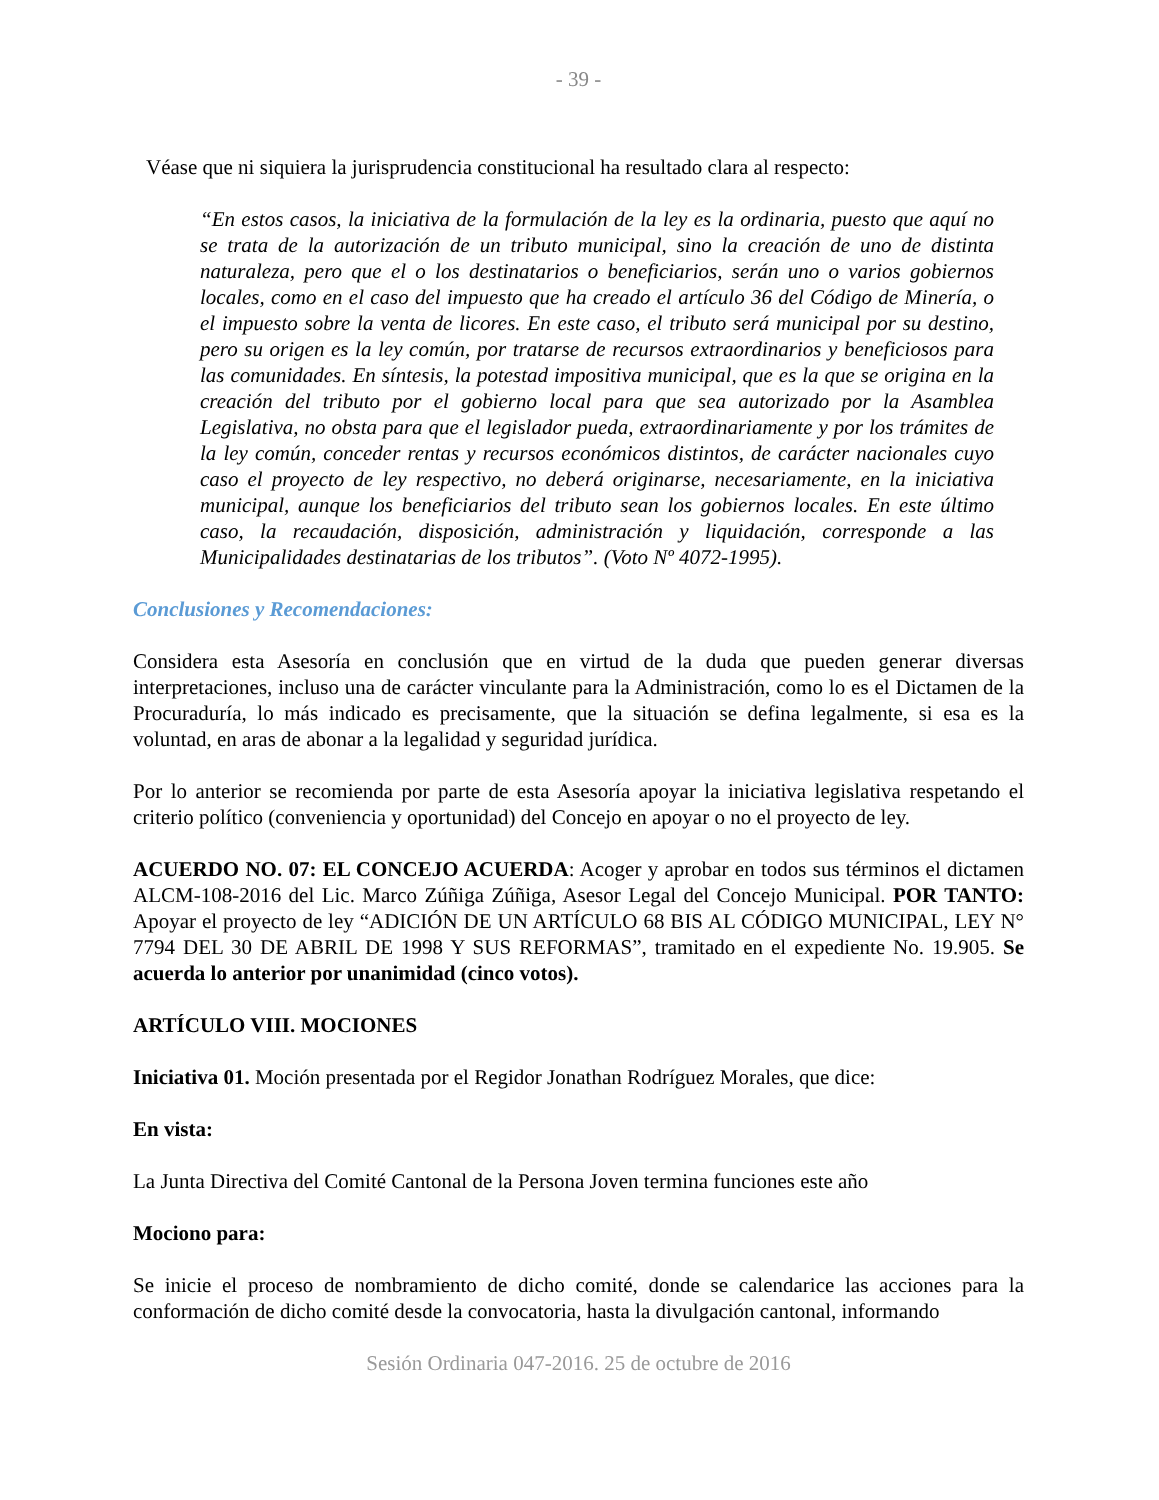- 39 -
Véase que ni siquiera la jurisprudencia constitucional ha resultado clara al respecto:
“En estos casos, la iniciativa de la formulación de la ley es la ordinaria, puesto que aquí no se trata de la autorización de un tributo municipal, sino la creación de uno de distinta naturaleza, pero que el o los destinatarios o beneficiarios, serán uno o varios gobiernos locales, como en el caso del impuesto que ha creado el artículo 36 del Código de Minería, o el impuesto sobre la venta de licores. En este caso, el tributo será municipal por su destino, pero su origen es la ley común, por tratarse de recursos extraordinarios y beneficiosos para las comunidades. En síntesis, la potestad impositiva municipal, que es la que se origina en la creación del tributo por el gobierno local para que sea autorizado por la Asamblea Legislativa, no obsta para que el legislador pueda, extraordinariamente y por los trámites de la ley común, conceder rentas y recursos económicos distintos, de carácter nacionales cuyo caso el proyecto de ley respectivo, no deberá originarse, necesariamente, en la iniciativa municipal, aunque los beneficiarios del tributo sean los gobiernos locales. En este último caso, la recaudación, disposición, administración y liquidación, corresponde a las Municipalidades destinatarias de los tributos”. (Voto Nº 4072-1995).
Conclusiones y Recomendaciones:
Considera esta Asesoría en conclusión que en virtud de la duda que pueden generar diversas interpretaciones, incluso una de carácter vinculante para la Administración, como lo es el Dictamen de la Procuraduría, lo más indicado es precisamente, que la situación se defina legalmente, si esa es la voluntad, en aras de abonar a la legalidad y seguridad jurídica.
Por lo anterior se recomienda por parte de esta Asesoría apoyar la iniciativa legislativa respetando el criterio político (conveniencia y oportunidad) del Concejo en apoyar o no el proyecto de ley.
ACUERDO NO. 07: EL CONCEJO ACUERDA: Acoger y aprobar en todos sus términos el dictamen ALCM-108-2016 del Lic. Marco Zúñiga Zúñiga, Asesor Legal del Concejo Municipal. POR TANTO: Apoyar el proyecto de ley “ADICIÓN DE UN ARTÍCULO 68 BIS AL CÓDIGO MUNICIPAL, LEY N° 7794 DEL 30 DE ABRIL DE 1998 Y SUS REFORMAS”, tramitado en el expediente No. 19.905. Se acuerda lo anterior por unanimidad (cinco votos).
ARTÍCULO VIII. MOCIONES
Iniciativa 01. Moción presentada por el Regidor Jonathan Rodríguez Morales, que dice:
En vista:
La Junta Directiva del Comité Cantonal de la Persona Joven termina funciones este año
Mociono para:
Se inicie el proceso de nombramiento de dicho comité, donde se calendarice las acciones para la conformación de dicho comité desde la convocatoria, hasta la divulgación cantonal, informando
Sesión Ordinaria 047-2016. 25 de octubre de 2016